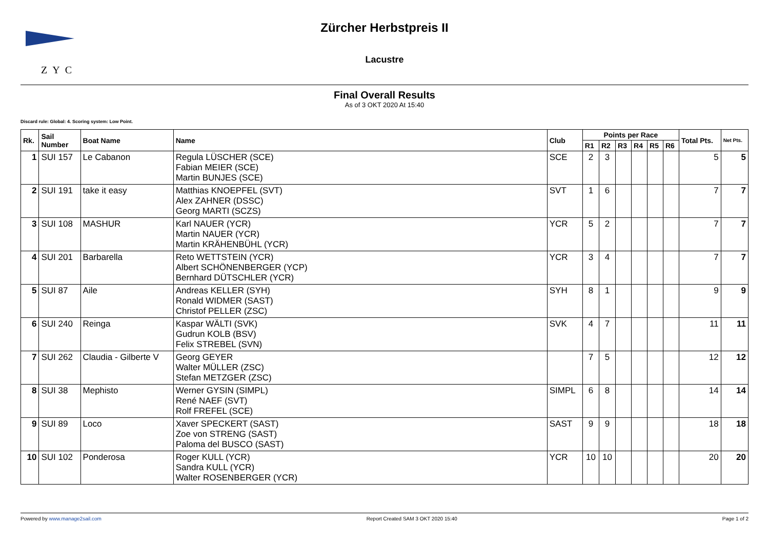ZYC
Zürcher Herbstpreis II
Lacustre
Final Overall Results
As of 3 OKT 2020 At 15:40
Discard rule: Global: 4. Scoring system: Low Point.
| Rk. | Sail Number | Boat Name | Name | Club | Points per Race | | | | | | Total Pts. | Net Pts. |
| --- | --- | --- | --- | --- | --- | --- | --- | --- | --- | --- | --- | --- |
| | | | | | R1 | R2 | R3 | R4 | R5 | R6 | | |
| 1 | SUI 157 | Le Cabanon | Regula LÜSCHER (SCE) Fabian MEIER (SCE) Martin BUNJES (SCE) | SCE | 2 | 3 | | | | | 5 | 5 |
| 2 | SUI 191 | take it easy | Matthias KNOEPFEL (SVT) Alex ZAHNER (DSSC) Georg MARTI (SCZS) | SVT | 1 | 6 | | | | | 7 | 7 |
| 3 | SUI 108 | MASHUR | Karl NAUER (YCR) Martin NAUER (YCR) Martin KRÄHENBÜHL (YCR) | YCR | 5 | 2 | | | | | 7 | 7 |
| 4 | SUI 201 | Barbarella | Reto WETTSTEIN (YCR) Albert SCHÖNENBERGER (YCP) Bernhard DÜTSCHLER (YCR) | YCR | 3 | 4 | | | | | 7 | 7 |
| 5 | SUI 87 | Aile | Andreas KELLER (SYH) Ronald WIDMER (SAST) Christof PELLER (ZSC) | SYH | 8 | 1 | | | | | 9 | 9 |
| 6 | SUI 240 | Reinga | Kaspar WÄLTI (SVK) Gudrun KOLB (BSV) Felix STREBEL (SVN) | SVK | 4 | 7 | | | | | 11 | 11 |
| 7 | SUI 262 | Claudia - Gilberte V | Georg GEYER Walter MÜLLER (ZSC) Stefan METZGER (ZSC) | | 7 | 5 | | | | | 12 | 12 |
| 8 | SUI 38 | Mephisto | Werner GYSIN (SIMPL) René NAEF (SVT) Rolf FREFEL (SCE) | SIMPL | 6 | 8 | | | | | 14 | 14 |
| 9 | SUI 89 | Loco | Xaver SPECKERT (SAST) Zoe von STRENG (SAST) Paloma del BUSCO (SAST) | SAST | 9 | 9 | | | | | 18 | 18 |
| 10 | SUI 102 | Ponderosa | Roger KULL (YCR) Sandra KULL (YCR) Walter ROSENBERGER (YCR) | YCR | 10 | 10 | | | | | 20 | 20 |
Powered by www.manage2sail.com Report Created SAM 3 OKT 2020 15:40 Page 1 of 2